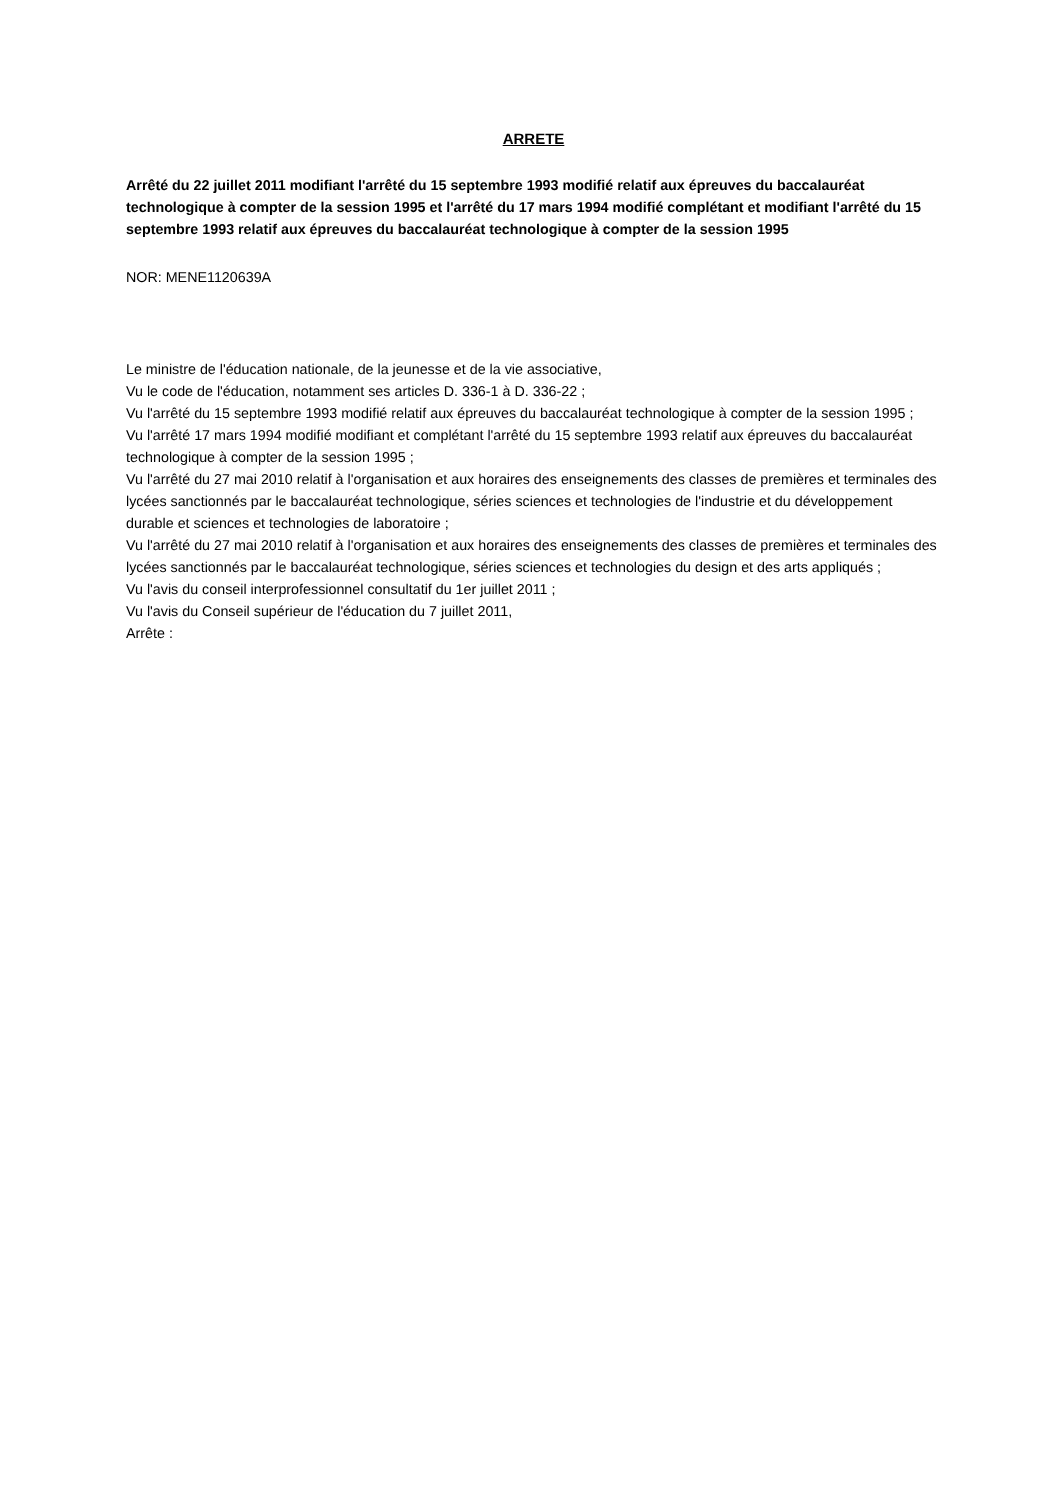ARRETE
Arrêté du 22 juillet 2011 modifiant l'arrêté du 15 septembre 1993 modifié relatif aux épreuves du baccalauréat technologique à compter de la session 1995 et l'arrêté du 17 mars 1994 modifié complétant et modifiant l'arrêté du 15 septembre 1993 relatif aux épreuves du baccalauréat technologique à compter de la session 1995
NOR: MENE1120639A
Le ministre de l'éducation nationale, de la jeunesse et de la vie associative,
Vu le code de l'éducation, notamment ses articles D. 336-1 à D. 336-22 ;
Vu l'arrêté du 15 septembre 1993 modifié relatif aux épreuves du baccalauréat technologique à compter de la session 1995 ;
Vu l'arrêté 17 mars 1994 modifié modifiant et complétant l'arrêté du 15 septembre 1993 relatif aux épreuves du baccalauréat technologique à compter de la session 1995 ;
Vu l'arrêté du 27 mai 2010 relatif à l'organisation et aux horaires des enseignements des classes de premières et terminales des lycées sanctionnés par le baccalauréat technologique, séries sciences et technologies de l'industrie et du développement durable et sciences et technologies de laboratoire ;
Vu l'arrêté du 27 mai 2010 relatif à l'organisation et aux horaires des enseignements des classes de premières et terminales des lycées sanctionnés par le baccalauréat technologique, séries sciences et technologies du design et des arts appliqués ;
Vu l'avis du conseil interprofessionnel consultatif du 1er juillet 2011 ;
Vu l'avis du Conseil supérieur de l'éducation du 7 juillet 2011,
Arrête :